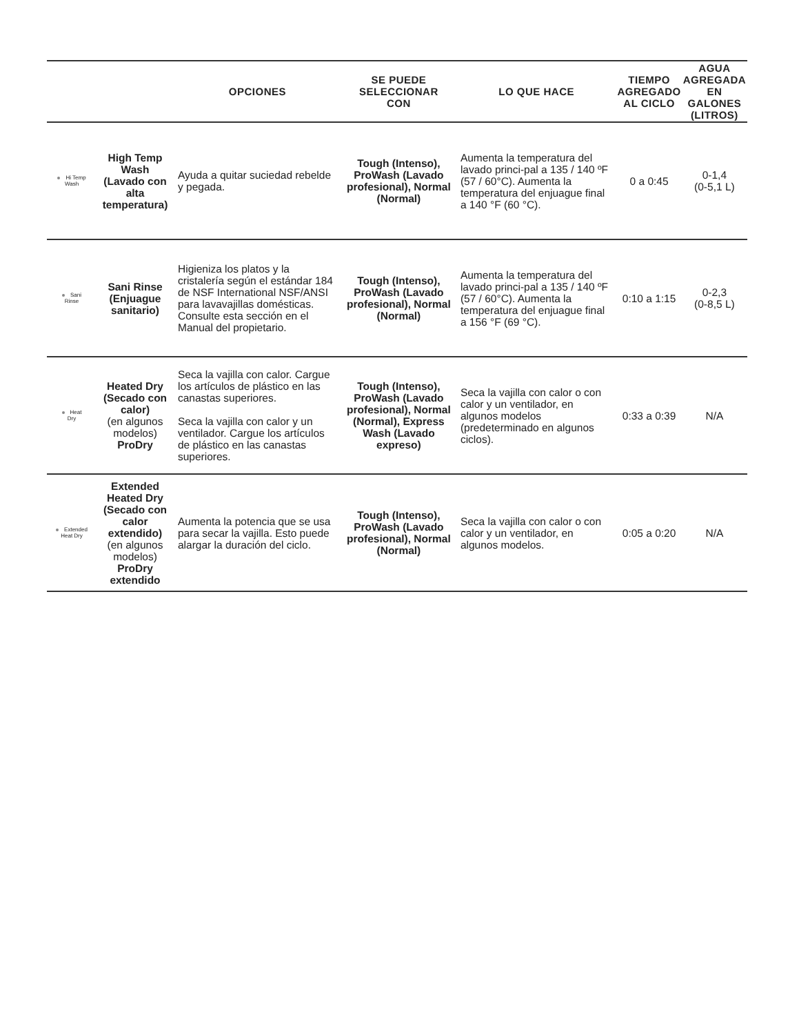| | | OPCIONES | SE PUEDE SELECCIONAR CON | LO QUE HACE | TIEMPO AGREGADO AL CICLO | AGUA AGREGADA EN GALONES (LITROS) |
| --- | --- | --- | --- | --- | --- | --- |
| Hi Temp Wash | High Temp Wash (Lavado con alta temperatura) | Ayuda a quitar suciedad rebelde y pegada. | Tough (Intenso), ProWash (Lavado profesional), Normal (Normal) | Aumenta la temperatura del lavado princi-pal a 135 / 140 ºF (57 / 60°C). Aumenta la temperatura del enjuague final a 140 °F (60 °C). | 0 a 0:45 | 0-1,4 (0-5,1 L) |
| Sani Rinse | Sani Rinse (Enjuague sanitario) | Higieniza los platos y la cristalería según el estándar 184 de NSF International NSF/ANSI para lavavajillas domésticas. Consulte esta sección en el Manual del propietario. | Tough (Intenso), ProWash (Lavado profesional), Normal (Normal) | Aumenta la temperatura del lavado princi-pal a 135 / 140 ºF (57 / 60°C). Aumenta la temperatura del enjuague final a 156 °F (69 °C). | 0:10 a 1:15 | 0-2,3 (0-8,5 L) |
| Heat Dry | Heated Dry (Secado con calor) (en algunos modelos) ProDry | Seca la vajilla con calor. Cargue los artículos de plástico en las canastas superiores. Seca la vajilla con calor y un ventilador. Cargue los artículos de plástico en las canastas superiores. | Tough (Intenso), ProWash (Lavado profesional), Normal (Normal), Express Wash (Lavado expreso) | Seca la vajilla con calor o con calor y un ventilador, en algunos modelos (predeterminado en algunos ciclos). | 0:33 a 0:39 | N/A |
| Extended Heat Dry | Extended Heated Dry (Secado con calor extendido) (en algunos modelos) ProDry extendido | Aumenta la potencia que se usa para secar la vajilla. Esto puede alargar la duración del ciclo. | Tough (Intenso), ProWash (Lavado profesional), Normal (Normal) | Seca la vajilla con calor o con calor y un ventilador, en algunos modelos. | 0:05 a 0:20 | N/A |